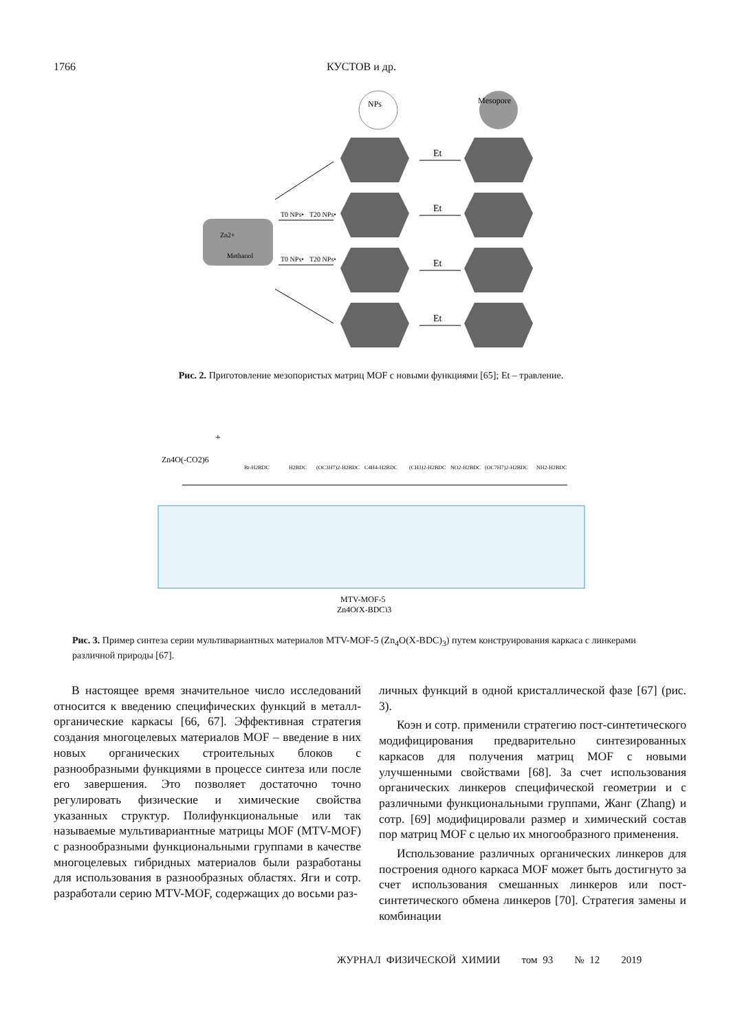1766 КУСТОВ и др.
Zn2+
Methanol
NPs
Mesopore
Et
Et
Et
Et
T0 NPs•
T20 NPs•
T0 NPs•
T20 NPs•
Рис. 2. Приготовление мезопористых матриц MOF с новыми функциями [65]; Et – травление.
Zn4O(-CO2)6
+
Br-H2BDC
H2BDC
(OC3H7)2-H2BDC
C4H4-H2BDC
(CH3)2-H2BDC
NO2-H2BDC
(OC7H7)2-H2BDC
NH2-H2BDC
MTV-MOF-5
Zn4O(X-BDC)3
Рис. 3. Пример синтеза серии мультивариантных материалов MTV-MOF-5 (Zn<sub>4</sub>O(X-BDC)<sub>3</sub>) путем конструирования каркаса с линкерами различной природы [67].
В настоящее время значительное число исследований относится к введению специфических функций в металл-органические каркасы [66, 67]. Эффективная стратегия создания многоцелевых материалов MOF – введение в них новых органических строительных блоков с разнообразными функциями в процессе синтеза или после его завершения. Это позволяет достаточно точно регулировать физические и химические свойства указанных структур. Полифункциональные или так называемые мультивариантные матрицы MOF (MTV-MOF) с разнообразными функциональными группами в качестве многоцелевых гибридных материалов были разработаны для использования в разнообразных областях. Яги и сотр. разработали серию MTV-MOF, содержащих до восьми раз-
личных функций в одной кристаллической фазе [67] (рис. 3).
Коэн и сотр. применили стратегию пост-синтетического модифицирования предварительно синтезированных каркасов для получения матриц MOF с новыми улучшенными свойствами [68]. За счет использования органических линкеров специфической геометрии и с различными функциональными группами, Жанг (Zhang) и сотр. [69] модифицировали размер и химический состав пор матриц MOF с целью их многообразного применения.
Использование различных органических линкеров для построения одного каркаса MOF может быть достигнуто за счет использования смешанных линкеров или пост-синтетического обмена линкеров [70]. Стратегия замены и комбинации
ЖУРНАЛ ФИЗИЧЕСКОЙ ХИМИИ том 93 № 12 2019